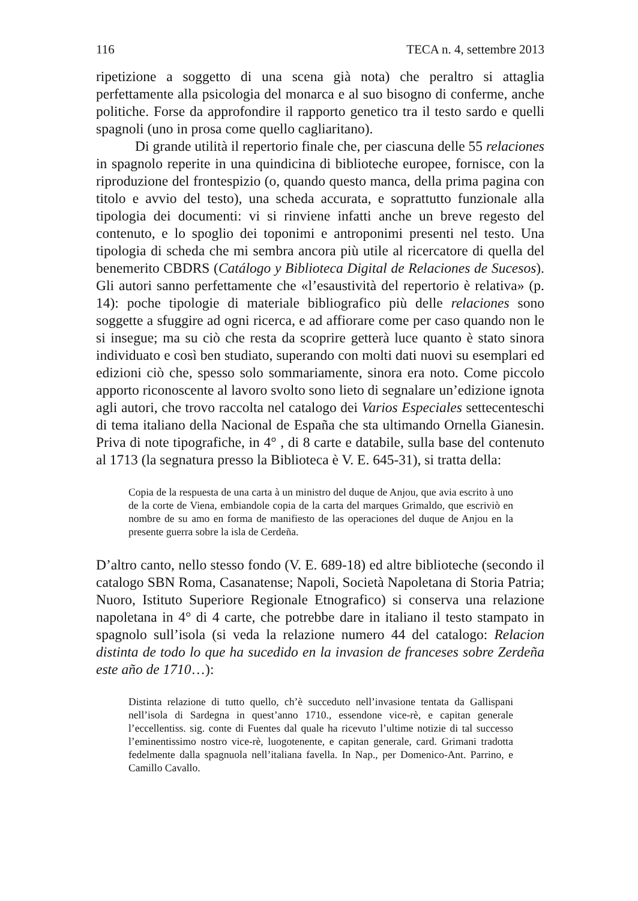116 TECA n. 4, settembre 2013
ripetizione a soggetto di una scena già nota) che peraltro si attaglia perfettamente alla psicologia del monarca e al suo bisogno di conferme, anche politiche. Forse da approfondire il rapporto genetico tra il testo sardo e quelli spagnoli (uno in prosa come quello cagliaritano).
Di grande utilità il repertorio finale che, per ciascuna delle 55 relaciones in spagnolo reperite in una quindicina di biblioteche europee, fornisce, con la riproduzione del frontespizio (o, quando questo manca, della prima pagina con titolo e avvio del testo), una scheda accurata, e soprattutto funzionale alla tipologia dei documenti: vi si rinviene infatti anche un breve regesto del contenuto, e lo spoglio dei toponimi e antroponimi presenti nel testo. Una tipologia di scheda che mi sembra ancora più utile al ricercatore di quella del benemerito CBDRS (Catálogo y Biblioteca Digital de Relaciones de Sucesos). Gli autori sanno perfettamente che «l’esaustività del repertorio è relativa» (p. 14): poche tipologie di materiale bibliografico più delle relaciones sono soggette a sfuggire ad ogni ricerca, e ad affiorare come per caso quando non le si insegue; ma su ciò che resta da scoprire getterà luce quanto è stato sinora individuato e così ben studiato, superando con molti dati nuovi su esemplari ed edizioni ciò che, spesso solo sommariamente, sinora era noto. Come piccolo apporto riconoscente al lavoro svolto sono lieto di segnalare un’edizione ignota agli autori, che trovo raccolta nel catalogo dei Varios Especiales settecenteschi di tema italiano della Nacional de España che sta ultimando Ornella Gianesin. Priva di note tipografiche, in 4° , di 8 carte e databile, sulla base del contenuto al 1713 (la segnatura presso la Biblioteca è V. E. 645-31), si tratta della:
Copia de la respuesta de una carta à un ministro del duque de Anjou, que avia escrito à uno de la corte de Viena, embiandole copia de la carta del marques Grimaldo, que escriviò en nombre de su amo en forma de manifiesto de las operaciones del duque de Anjou en la presente guerra sobre la isla de Cerdeña.
D’altro canto, nello stesso fondo (V. E. 689-18) ed altre biblioteche (secondo il catalogo SBN Roma, Casanatense; Napoli, Società Napoletana di Storia Patria; Nuoro, Istituto Superiore Regionale Etnografico) si conserva una relazione napoletana in 4° di 4 carte, che potrebbe dare in italiano il testo stampato in spagnolo sull’isola (si veda la relazione numero 44 del catalogo: Relacion distinta de todo lo que ha sucedido en la invasion de franceses sobre Zerdeña este año de 1710…):
Distinta relazione di tutto quello, ch’è succeduto nell’invasione tentata da Gallispani nell’isola di Sardegna in quest’anno 1710., essendone vice-rè, e capitan generale l’eccellentiss. sig. conte di Fuentes dal quale ha ricevuto l’ultime notizie di tal successo l’eminentissimo nostro vice-rè, luogotenente, e capitan generale, card. Grimani tradotta fedelmente dalla spagnuola nell’italiana favella. In Nap., per Domenico-Ant. Parrino, e Camillo Cavallo.